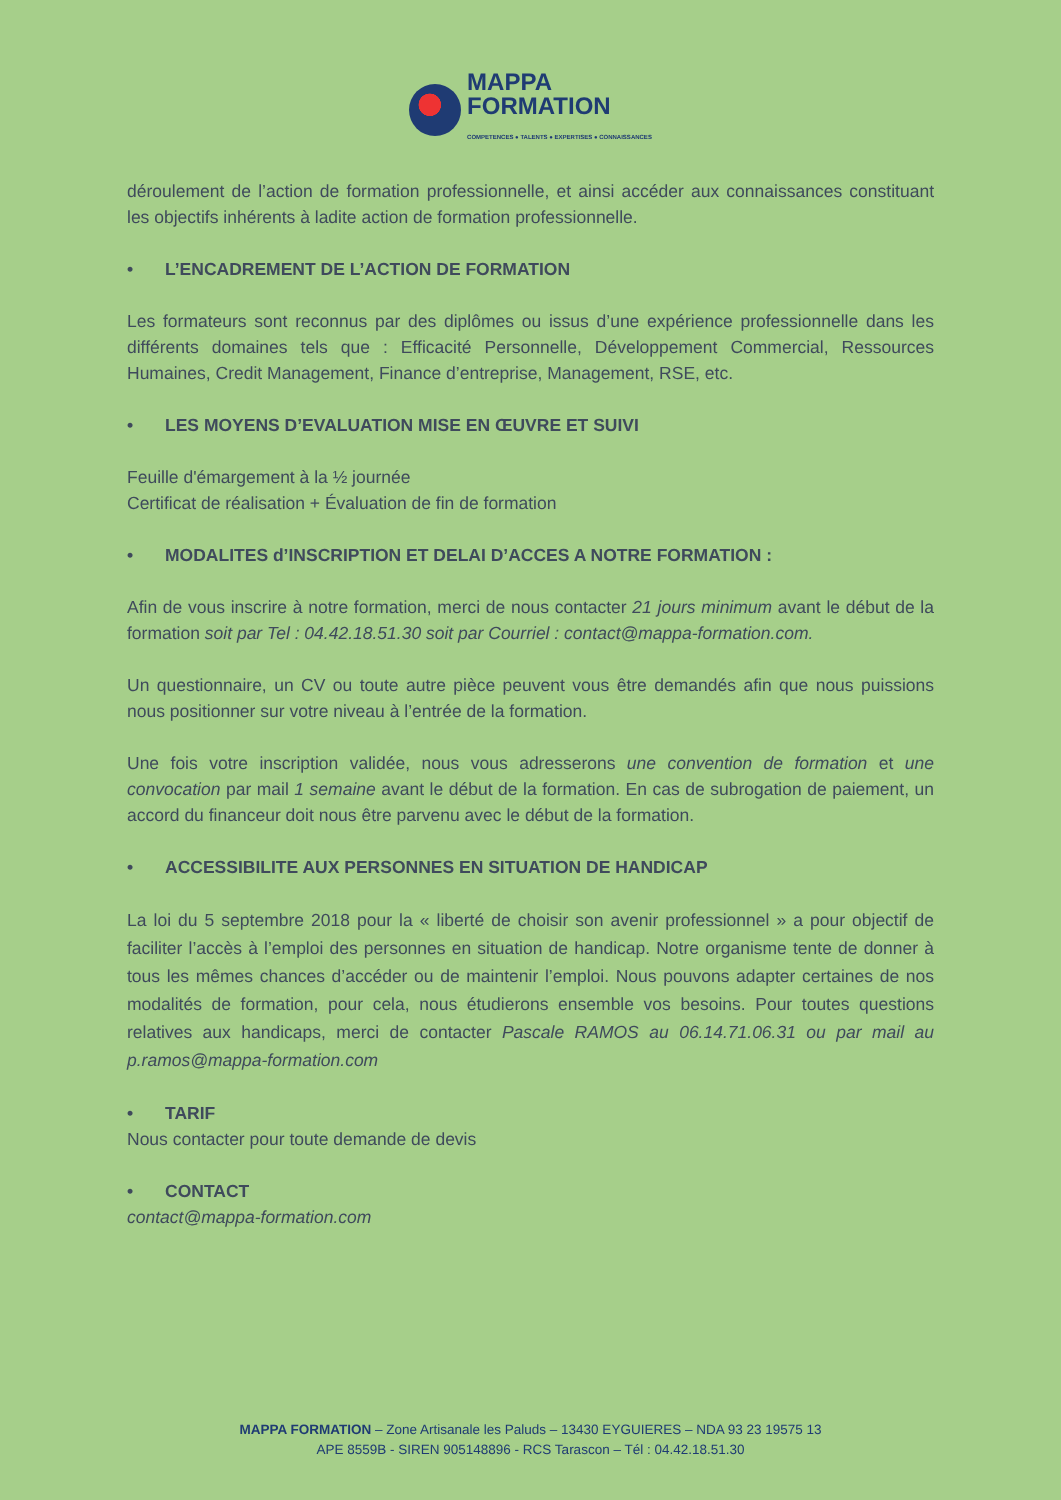MAPPA
FORMATION
COMPETENCES ● TALENTS ● EXPERTISES ● CONNAISSANCES
déroulement de l’action de formation professionnelle, et ainsi accéder aux connaissances constituant les objectifs inhérents à ladite action de formation professionnelle.
• L’ENCADREMENT DE L’ACTION DE FORMATION
Les formateurs sont reconnus par des diplômes ou issus d’une expérience professionnelle dans les différents domaines tels que : Efficacité Personnelle, Développement Commercial, Ressources Humaines, Credit Management, Finance d’entreprise, Management, RSE, etc.
• LES MOYENS D’EVALUATION MISE EN ŒUVRE ET SUIVI
Feuille d'émargement à la ½ journée
Certificat de réalisation + Évaluation de fin de formation
• MODALITES d’INSCRIPTION ET DELAI D’ACCES A NOTRE FORMATION :
Afin de vous inscrire à notre formation, merci de nous contacter 21 jours minimum avant le début de la formation soit par Tel : 04.42.18.51.30 soit par Courriel : contact@mappa-formation.com.
Un questionnaire, un CV ou toute autre pièce peuvent vous être demandés afin que nous puissions nous positionner sur votre niveau à l’entrée de la formation.
Une fois votre inscription validée, nous vous adresserons une convention de formation et une convocation par mail 1 semaine avant le début de la formation. En cas de subrogation de paiement, un accord du financeur doit nous être parvenu avec le début de la formation.
• ACCESSIBILITE AUX PERSONNES EN SITUATION DE HANDICAP
La loi du 5 septembre 2018 pour la « liberté de choisir son avenir professionnel » a pour objectif de faciliter l’accès à l’emploi des personnes en situation de handicap. Notre organisme tente de donner à tous les mêmes chances d’accéder ou de maintenir l’emploi. Nous pouvons adapter certaines de nos modalités de formation, pour cela, nous étudierons ensemble vos besoins. Pour toutes questions relatives aux handicaps, merci de contacter Pascale RAMOS au 06.14.71.06.31 ou par mail au p.ramos@mappa-formation.com
• TARIF
Nous contacter pour toute demande de devis
• CONTACT
contact@mappa-formation.com
MAPPA FORMATION – Zone Artisanale les Paluds – 13430 EYGUIERES – NDA 93 23 19575 13
APE 8559B - SIREN 905148896 - RCS Tarascon – Tél : 04.42.18.51.30